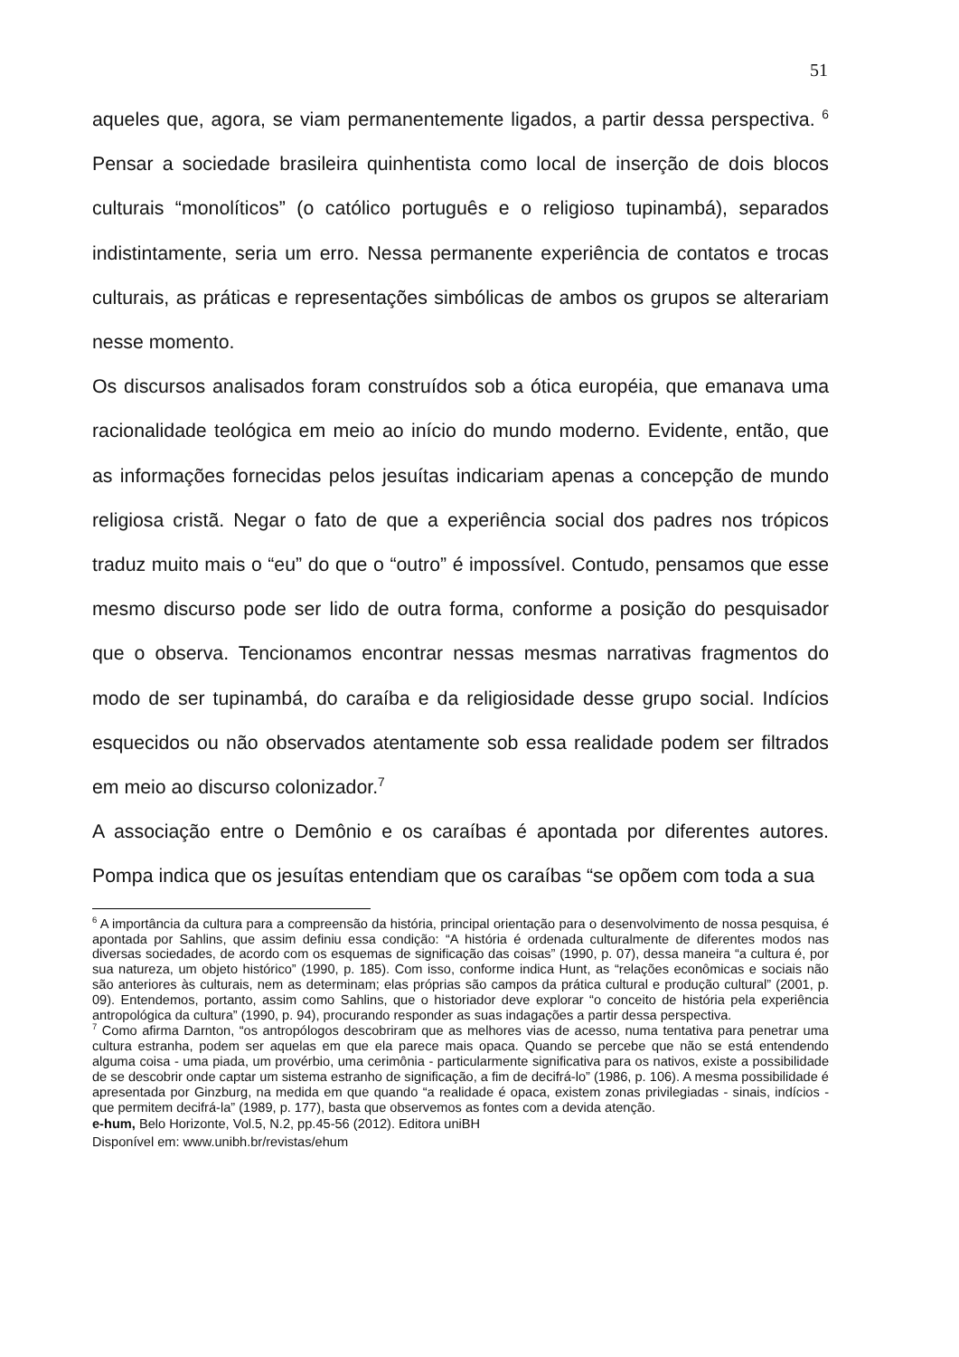51
aqueles que, agora, se viam permanentemente ligados, a partir dessa perspectiva. <sup>6</sup> Pensar a sociedade brasileira quinhentista como local de inserção de dois blocos culturais “monolíticos” (o católico português e o religioso tupinambá), separados indistintamente, seria um erro. Nessa permanente experiência de contatos e trocas culturais, as práticas e representações simbólicas de ambos os grupos se alterariam nesse momento.
Os discursos analisados foram construídos sob a ótica européia, que emanava uma racionalidade teológica em meio ao início do mundo moderno. Evidente, então, que as informações fornecidas pelos jesuítas indicariam apenas a concepção de mundo religiosa cristã. Negar o fato de que a experiência social dos padres nos trópicos traduz muito mais o “eu” do que o “outro” é impossível. Contudo, pensamos que esse mesmo discurso pode ser lido de outra forma, conforme a posição do pesquisador que o observa. Tencionamos encontrar nessas mesmas narrativas fragmentos do modo de ser tupinambá, do caraíba e da religiosidade desse grupo social. Indícios esquecidos ou não observados atentamente sob essa realidade podem ser filtrados em meio ao discurso colonizador.<sup>7</sup>
A associação entre o Demônio e os caraíbas é apontada por diferentes autores. Pompa indica que os jesuítas entendiam que os caraíbas “se opõem com toda a sua
<sup>6</sup> A importância da cultura para a compreensão da história, principal orientação para o desenvolvimento de nossa pesquisa, é apontada por Sahlins, que assim definiu essa condição: “A história é ordenada culturalmente de diferentes modos nas diversas sociedades, de acordo com os esquemas de significação das coisas” (1990, p. 07), dessa maneira “a cultura é, por sua natureza, um objeto histórico” (1990, p. 185). Com isso, conforme indica Hunt, as “relações econômicas e sociais não são anteriores às culturais, nem as determinam; elas próprias são campos da prática cultural e produção cultural” (2001, p. 09). Entendemos, portanto, assim como Sahlins, que o historiador deve explorar “o conceito de história pela experiência antropológica da cultura” (1990, p. 94), procurando responder as suas indagações a partir dessa perspectiva.
<sup>7</sup> Como afirma Darnton, “os antropólogos descobriram que as melhores vias de acesso, numa tentativa para penetrar uma cultura estranha, podem ser aquelas em que ela parece mais opaca. Quando se percebe que não se está entendendo alguma coisa - uma piada, um provérbio, uma cerimônia - particularmente significativa para os nativos, existe a possibilidade de se descobrir onde captar um sistema estranho de significação, a fim de decifrá-lo” (1986, p. 106). A mesma possibilidade é apresentada por Ginzburg, na medida em que quando “a realidade é opaca, existem zonas privilegiadas - sinais, indícios - que permitem decifrá-la” (1989, p. 177), basta que observemos as fontes com a devida atenção.
e-hum, Belo Horizonte, Vol.5, N.2, pp.45-56 (2012). Editora uniBH
Disponível em: www.unibh.br/revistas/ehum